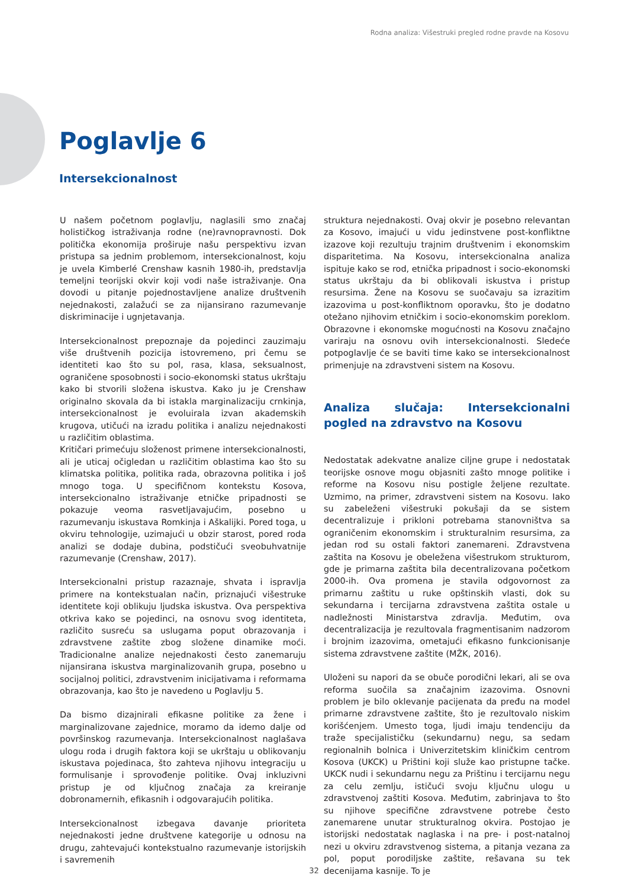Rodna analiza: Višestruki pregled rodne pravde na Kosovu
Poglavlje 6
Intersekcionalnost
U našem početnom poglavlju, naglasili smo značaj holističkog istraživanja rodne (ne)ravnopravnosti. Dok politička ekonomija proširuje našu perspektivu izvan pristupa sa jednim problemom, intersekcionalnost, koju je uvela Kimberlé Crenshaw kasnih 1980-ih, predstavlja temeljni teorijski okvir koji vodi naše istraživanje. Ona dovodi u pitanje pojednostavljene analize društvenih nejednakosti, zalažući se za nijansirano razumevanje diskriminacije i ugnjetavanja.
Intersekcionalnost prepoznaje da pojedinci zauzimaju više društvenih pozicija istovremeno, pri čemu se identiteti kao što su pol, rasa, klasa, seksualnost, ograničene sposobnosti i socio-ekonomski status ukrštaju kako bi stvorili složena iskustva. Kako ju je Crenshaw originalno skovala da bi istakla marginalizaciju crnkinja, intersekcionalnost je evoluirala izvan akademskih krugova, utičući na izradu politika i analizu nejednakosti u različitim oblastima.
Kritičari primećuju složenost primene intersekcionalnosti, ali je uticaj očigledan u različitim oblastima kao što su klimatska politika, politika rada, obrazovna politika i još mnogo toga. U specifičnom kontekstu Kosova, intersekcionalno istraživanje etničke pripadnosti se pokazuje veoma rasvetljavajućim, posebno u razumevanju iskustava Romkinja i Aškalijki. Pored toga, u okviru tehnologije, uzimajući u obzir starost, pored roda analizi se dodaje dubina, podstičući sveobuhvatnije razumevanje (Crenshaw, 2017).
Intersekcionalni pristup razaznaje, shvata i ispravlja primere na kontekstualan način, priznajući višestruke identitete koji oblikuju ljudska iskustva. Ova perspektiva otkriva kako se pojedinci, na osnovu svog identiteta, različito susreću sa uslugama poput obrazovanja i zdravstvene zaštite zbog složene dinamike moći. Tradicionalne analize nejednakosti često zanemaruju nijansirana iskustva marginalizovanih grupa, posebno u socijalnoj politici, zdravstvenim inicijativama i reformama obrazovanja, kao što je navedeno u Poglavlju 5.
Da bismo dizajnirali efikasne politike za žene i marginalizovane zajednice, moramo da idemo dalje od površinskog razumevanja. Intersekcionalnost naglašava ulogu roda i drugih faktora koji se ukrštaju u oblikovanju iskustava pojedinaca, što zahteva njihovu integraciju u formulisanje i sprovođenje politike. Ovaj inkluzivni pristup je od ključnog značaja za kreiranje dobronamernih, efikasnih i odgovarajućih politika.
Intersekcionalnost izbegava davanje prioriteta nejednakosti jedne društvene kategorije u odnosu na drugu, zahtevajući kontekstualno razumevanje istorijskih i savremenih
struktura nejednakosti. Ovaj okvir je posebno relevantan za Kosovo, imajući u vidu jedinstvene post-konfliktne izazove koji rezultuju trajnim društvenim i ekonomskim disparitetima. Na Kosovu, intersekcionalna analiza ispituje kako se rod, etnička pripadnost i socio-ekonomski status ukrštaju da bi oblikovali iskustva i pristup resursima. Žene na Kosovu se suočavaju sa izrazitim izazovima u post-konfliktnom oporavku, što je dodatno otežano njihovim etničkim i socio-ekonomskim poreklom. Obrazovne i ekonomske mogućnosti na Kosovu značajno variraju na osnovu ovih intersekcionalnosti. Sledeće potpoglavlje će se baviti time kako se intersekcionalnost primenjuje na zdravstveni sistem na Kosovu.
Analiza slučaja: Intersekcionalni pogled na zdravstvo na Kosovu
Nedostatak adekvatne analize ciljne grupe i nedostatak teorijske osnove mogu objasniti zašto mnoge politike i reforme na Kosovu nisu postigle željene rezultate. Uzmimo, na primer, zdravstveni sistem na Kosovu. Iako su zabeleženi višestruki pokušaji da se sistem decentralizuje i prikloni potrebama stanovništva sa ograničenim ekonomskim i strukturalnim resursima, za jedan rod su ostali faktori zanemareni. Zdravstvena zaštita na Kosovu je obeležena višestrukom strukturom, gde je primarna zaštita bila decentralizovana početkom 2000-ih. Ova promena je stavila odgovornost za primarnu zaštitu u ruke opštinskih vlasti, dok su sekundarna i tercijarna zdravstvena zaštita ostale u nadležnosti Ministarstva zdravlja. Međutim, ova decentralizacija je rezultovala fragmentisanim nadzorom i brojnim izazovima, ometajući efikasno funkcionisanje sistema zdravstvene zaštite (MŽK, 2016).
Uloženi su napori da se obuče porodični lekari, ali se ova reforma suočila sa značajnim izazovima. Osnovni problem je bilo oklevanje pacijenata da pređu na model primarne zdravstvene zaštite, što je rezultovalo niskim korišćenjem. Umesto toga, ljudi imaju tendenciju da traže specijalističku (sekundarnu) negu, sa sedam regionalnih bolnica i Univerzitetskim kliničkim centrom Kosova (UKCK) u Prištini koji služe kao pristupne tačke. UKCK nudi i sekundarnu negu za Prištinu i tercijarnu negu za celu zemlju, ističući svoju ključnu ulogu u zdravstvenoj zaštiti Kosova. Međutim, zabrinjava to što su njihove specifične zdravstvene potrebe često zanemarene unutar strukturalnog okvira. Postojao je istorijski nedostatak naglaska i na pre- i post-natalnoj nezi u okviru zdravstvenog sistema, a pitanja vezana za pol, poput porodiljske zaštite, rešavana su tek decenijama kasnije. To je
32